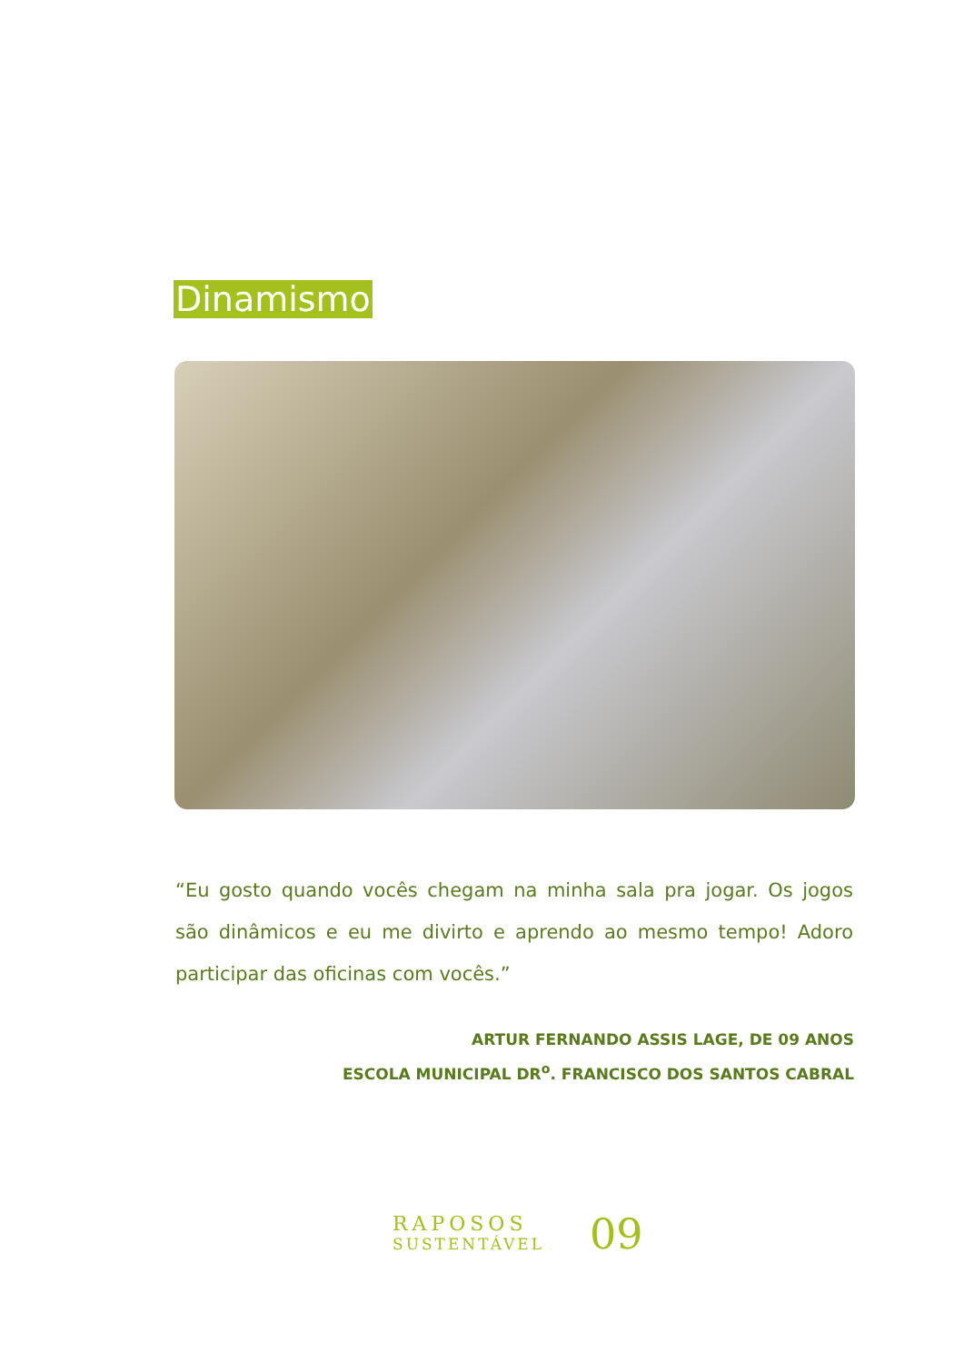Dinamismo
“Eu gosto quando vocês chegam na minha sala pra jogar. Os jogos são dinâmicos e eu me divirto e aprendo ao mesmo tempo! Adoro participar das oficinas com vocês.”
ARTUR FERNANDO ASSIS LAGE, DE 09 ANOS
ESCOLA MUNICIPAL DR<sup>o</sup>. FRANCISCO DOS SANTOS CABRAL
RAPOSOS
SUSTENTÁVEL
09